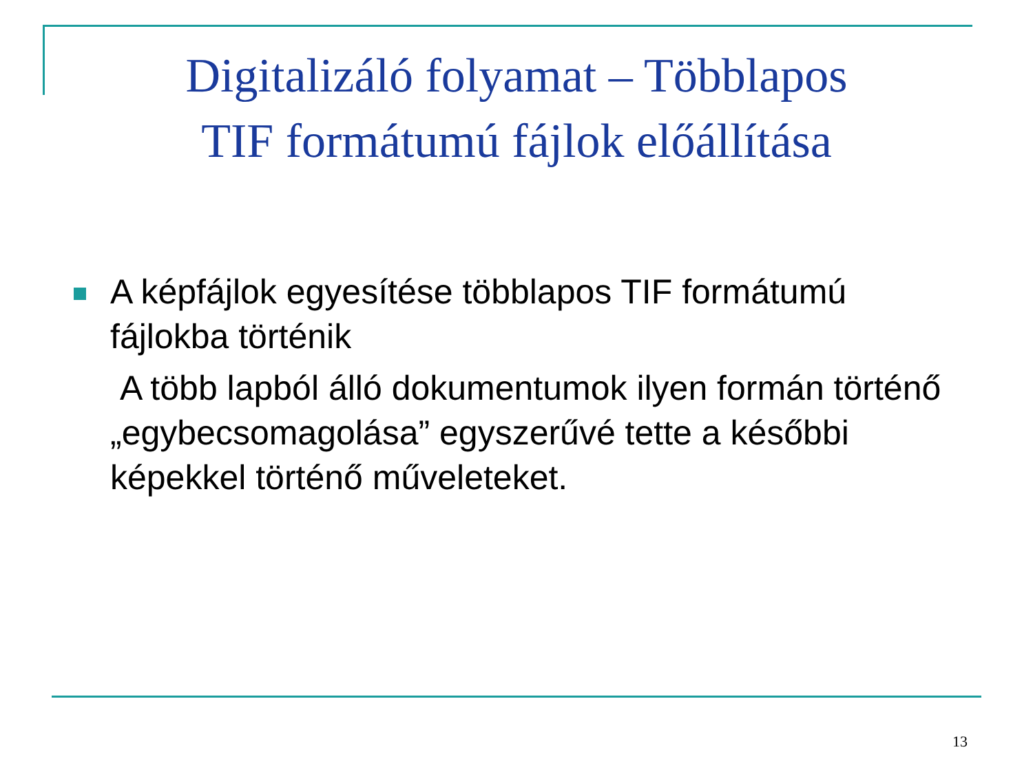Digitalizáló folyamat – Többlapos
TIF formátumú fájlok előállítása
A képfájlok egyesítése többlapos TIF formátumú fájlokba történik
A több lapból álló dokumentumok ilyen formán történő „egybecsomagolása” egyszerűvé tette a későbbi képekkel történő műveleteket.
13